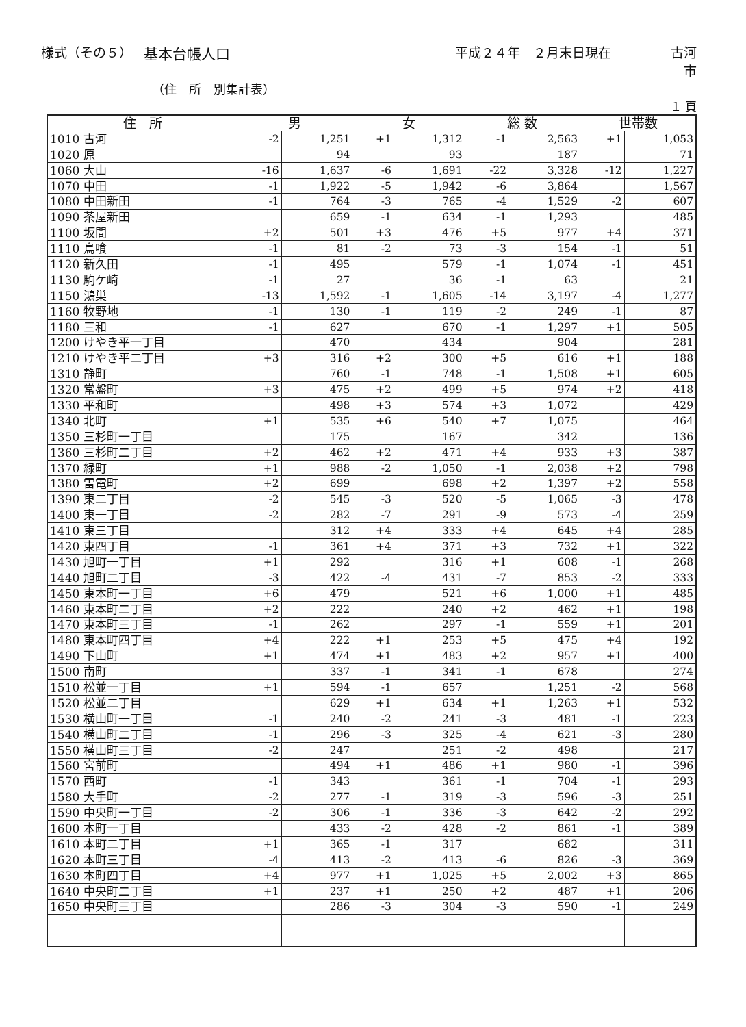様式（その５） 基本台帳人口 平成２４年　２月末日現在 古河市
（住　所　別集計表）
１ 頁
| 住 所 | 男 | | 女 | | 総 数 | | 世帯数 | |
| --- | --- | --- | --- | --- | --- | --- | --- | --- |
| 1010 古河 | -2 | 1,251 | +1 | 1,312 | -1 | 2,563 | +1 | 1,053 |
| 1020 原 | | 94 | | 93 | | 187 | | 71 |
| 1060 大山 | -16 | 1,637 | -6 | 1,691 | -22 | 3,328 | -12 | 1,227 |
| 1070 中田 | -1 | 1,922 | -5 | 1,942 | -6 | 3,864 | | 1,567 |
| 1080 中田新田 | -1 | 764 | -3 | 765 | -4 | 1,529 | -2 | 607 |
| 1090 茶屋新田 | | 659 | -1 | 634 | -1 | 1,293 | | 485 |
| 1100 坂間 | +2 | 501 | +3 | 476 | +5 | 977 | +4 | 371 |
| 1110 鳥喰 | -1 | 81 | -2 | 73 | -3 | 154 | -1 | 51 |
| 1120 新久田 | -1 | 495 | | 579 | -1 | 1,074 | -1 | 451 |
| 1130 駒ケ崎 | -1 | 27 | | 36 | -1 | 63 | | 21 |
| 1150 鴻巣 | -13 | 1,592 | -1 | 1,605 | -14 | 3,197 | -4 | 1,277 |
| 1160 牧野地 | -1 | 130 | -1 | 119 | -2 | 249 | -1 | 87 |
| 1180 三和 | -1 | 627 | | 670 | -1 | 1,297 | +1 | 505 |
| 1200 けやき平一丁目 | | 470 | | 434 | | 904 | | 281 |
| 1210 けやき平二丁目 | +3 | 316 | +2 | 300 | +5 | 616 | +1 | 188 |
| 1310 静町 | | 760 | -1 | 748 | -1 | 1,508 | +1 | 605 |
| 1320 常盤町 | +3 | 475 | +2 | 499 | +5 | 974 | +2 | 418 |
| 1330 平和町 | | 498 | +3 | 574 | +3 | 1,072 | | 429 |
| 1340 北町 | +1 | 535 | +6 | 540 | +7 | 1,075 | | 464 |
| 1350 三杉町一丁目 | | 175 | | 167 | | 342 | | 136 |
| 1360 三杉町二丁目 | +2 | 462 | +2 | 471 | +4 | 933 | +3 | 387 |
| 1370 緑町 | +1 | 988 | -2 | 1,050 | -1 | 2,038 | +2 | 798 |
| 1380 雷電町 | +2 | 699 | | 698 | +2 | 1,397 | +2 | 558 |
| 1390 東二丁目 | -2 | 545 | -3 | 520 | -5 | 1,065 | -3 | 478 |
| 1400 東一丁目 | -2 | 282 | -7 | 291 | -9 | 573 | -4 | 259 |
| 1410 東三丁目 | | 312 | +4 | 333 | +4 | 645 | +4 | 285 |
| 1420 東四丁目 | -1 | 361 | +4 | 371 | +3 | 732 | +1 | 322 |
| 1430 旭町一丁目 | +1 | 292 | | 316 | +1 | 608 | -1 | 268 |
| 1440 旭町二丁目 | -3 | 422 | -4 | 431 | -7 | 853 | -2 | 333 |
| 1450 東本町一丁目 | +6 | 479 | | 521 | +6 | 1,000 | +1 | 485 |
| 1460 東本町二丁目 | +2 | 222 | | 240 | +2 | 462 | +1 | 198 |
| 1470 東本町三丁目 | -1 | 262 | | 297 | -1 | 559 | +1 | 201 |
| 1480 東本町四丁目 | +4 | 222 | +1 | 253 | +5 | 475 | +4 | 192 |
| 1490 下山町 | +1 | 474 | +1 | 483 | +2 | 957 | +1 | 400 |
| 1500 南町 | | 337 | -1 | 341 | -1 | 678 | | 274 |
| 1510 松並一丁目 | +1 | 594 | -1 | 657 | | 1,251 | -2 | 568 |
| 1520 松並二丁目 | | 629 | +1 | 634 | +1 | 1,263 | +1 | 532 |
| 1530 横山町一丁目 | -1 | 240 | -2 | 241 | -3 | 481 | -1 | 223 |
| 1540 横山町二丁目 | -1 | 296 | -3 | 325 | -4 | 621 | -3 | 280 |
| 1550 横山町三丁目 | -2 | 247 | | 251 | -2 | 498 | | 217 |
| 1560 宮前町 | | 494 | +1 | 486 | +1 | 980 | -1 | 396 |
| 1570 西町 | -1 | 343 | | 361 | -1 | 704 | -1 | 293 |
| 1580 大手町 | -2 | 277 | -1 | 319 | -3 | 596 | -3 | 251 |
| 1590 中央町一丁目 | -2 | 306 | -1 | 336 | -3 | 642 | -2 | 292 |
| 1600 本町一丁目 | | 433 | -2 | 428 | -2 | 861 | -1 | 389 |
| 1610 本町二丁目 | +1 | 365 | -1 | 317 | | 682 | | 311 |
| 1620 本町三丁目 | -4 | 413 | -2 | 413 | -6 | 826 | -3 | 369 |
| 1630 本町四丁目 | +4 | 977 | +1 | 1,025 | +5 | 2,002 | +3 | 865 |
| 1640 中央町二丁目 | +1 | 237 | +1 | 250 | +2 | 487 | +1 | 206 |
| 1650 中央町三丁目 | | 286 | -3 | 304 | -3 | 590 | -1 | 249 |